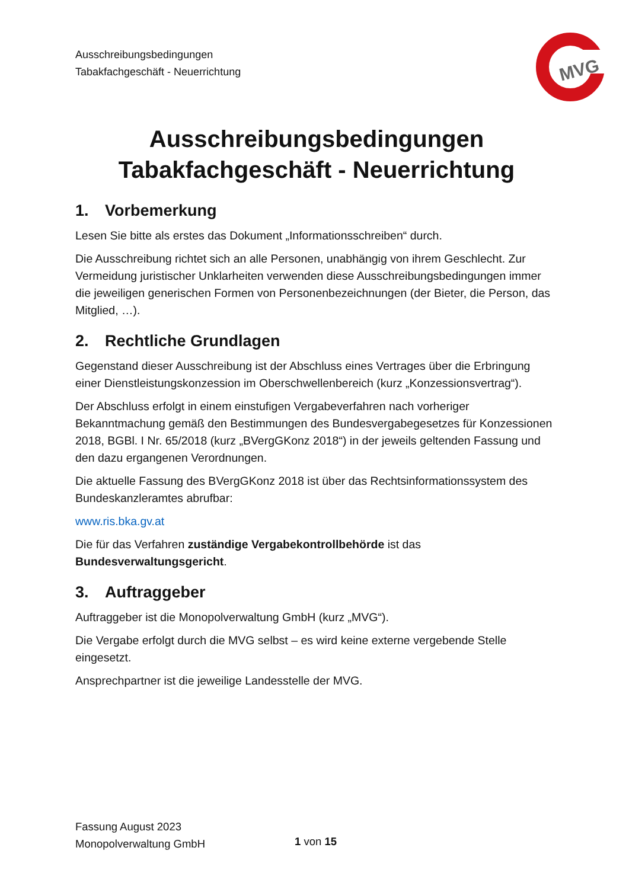Ausschreibungsbedingungen
Tabakfachgeschäft - Neuerrichtung
MVG
Ausschreibungsbedingungen
Tabakfachgeschäft - Neuerrichtung
1. Vorbemerkung
Lesen Sie bitte als erstes das Dokument „Informationsschreiben“ durch.
Die Ausschreibung richtet sich an alle Personen, unabhängig von ihrem Geschlecht. Zur Vermeidung juristischer Unklarheiten verwenden diese Ausschreibungsbedingungen immer die jeweiligen generischen Formen von Personenbezeichnungen (der Bieter, die Person, das Mitglied, …).
2. Rechtliche Grundlagen
Gegenstand dieser Ausschreibung ist der Abschluss eines Vertrages über die Erbringung einer Dienstleistungskonzession im Oberschwellenbereich (kurz „Konzessionsvertrag“).
Der Abschluss erfolgt in einem einstufigen Vergabeverfahren nach vorheriger Bekanntmachung gemäß den Bestimmungen des Bundesvergabegesetzes für Konzessionen 2018, BGBl. I Nr. 65/2018 (kurz „BVergGKonz 2018“) in der jeweils geltenden Fassung und den dazu ergangenen Verordnungen.
Die aktuelle Fassung des BVergGKonz 2018 ist über das Rechtsinformationssystem des Bundeskanzleramtes abrufbar:
www.ris.bka.gv.at
Die für das Verfahren zuständige Vergabekontrollbehörde ist das Bundesverwaltungsgericht.
3. Auftraggeber
Auftraggeber ist die Monopolverwaltung GmbH (kurz „MVG“).
Die Vergabe erfolgt durch die MVG selbst – es wird keine externe vergebende Stelle eingesetzt.
Ansprechpartner ist die jeweilige Landesstelle der MVG.
Fassung August 2023
Monopolverwaltung GmbH
1 von 15